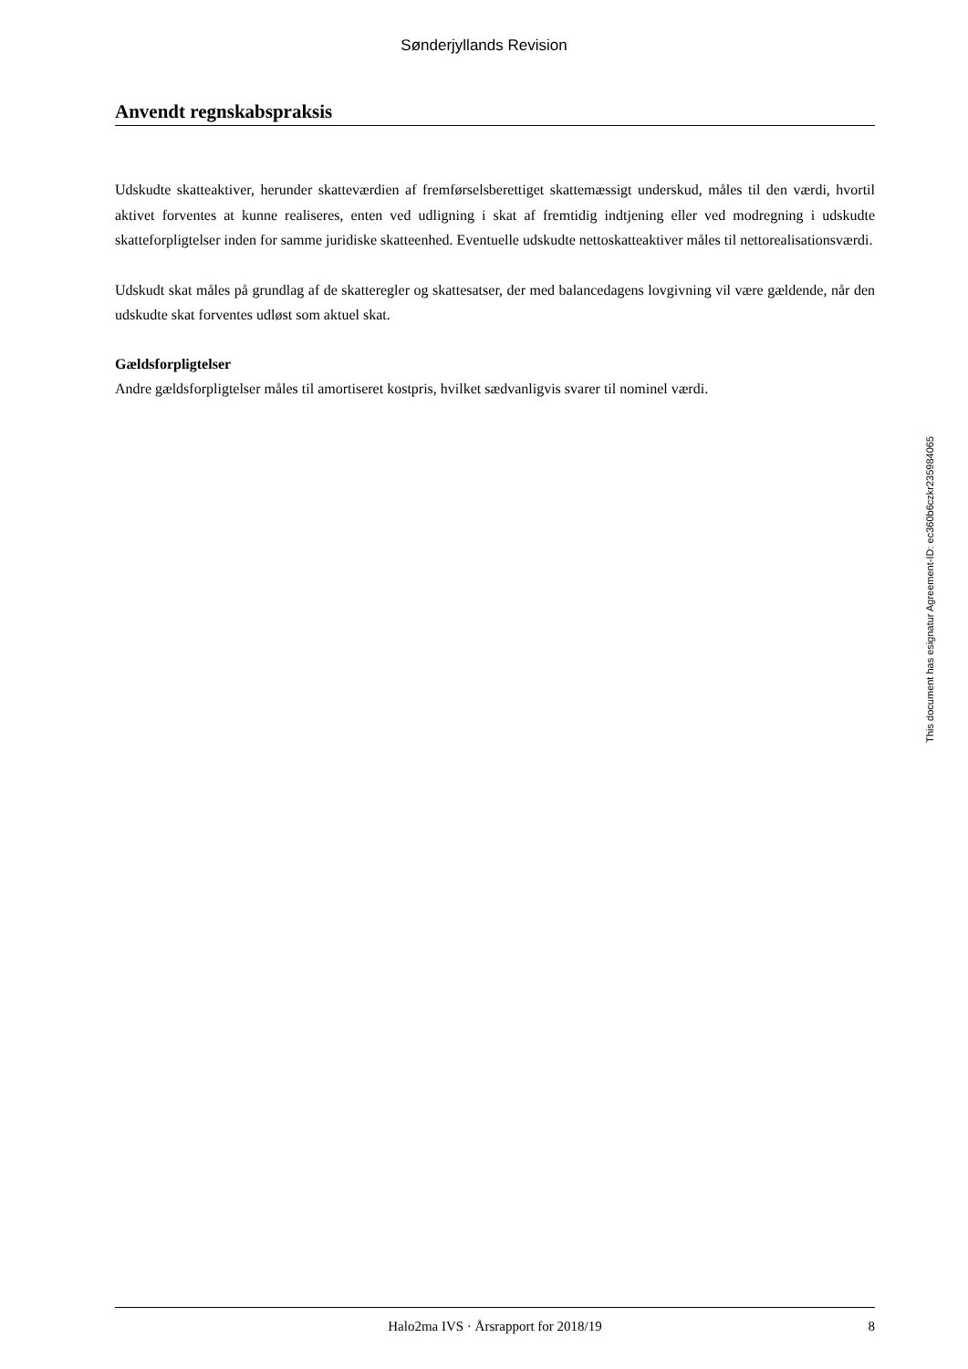Sønderjyllands Revision
Anvendt regnskabspraksis
Udskudte skatteaktiver, herunder skatteværdien af fremførselsberettiget skattemæssigt underskud, måles til den værdi, hvortil aktivet forventes at kunne realiseres, enten ved udligning i skat af fremtidig indtje­ning eller ved modregning i udskudte skatteforpligtelser inden for samme juridiske skatteenhed. Eventu­elle udskudte nettoskatteaktiver måles til nettorealisationsværdi.
Udskudt skat måles på grundlag af de skatteregler og skattesatser, der med balancedagens lovgivning vil være gældende, når den udskudte skat forventes udløst som aktuel skat.
Gældsforpligtelser
Andre gældsforpligtelser måles til amortiseret kostpris, hvilket sædvanligvis svarer til nominel værdi.
This document has esignatur Agreement-ID: ec360b6czkr235984065
Halo2ma IVS · Årsrapport for 2018/19 8